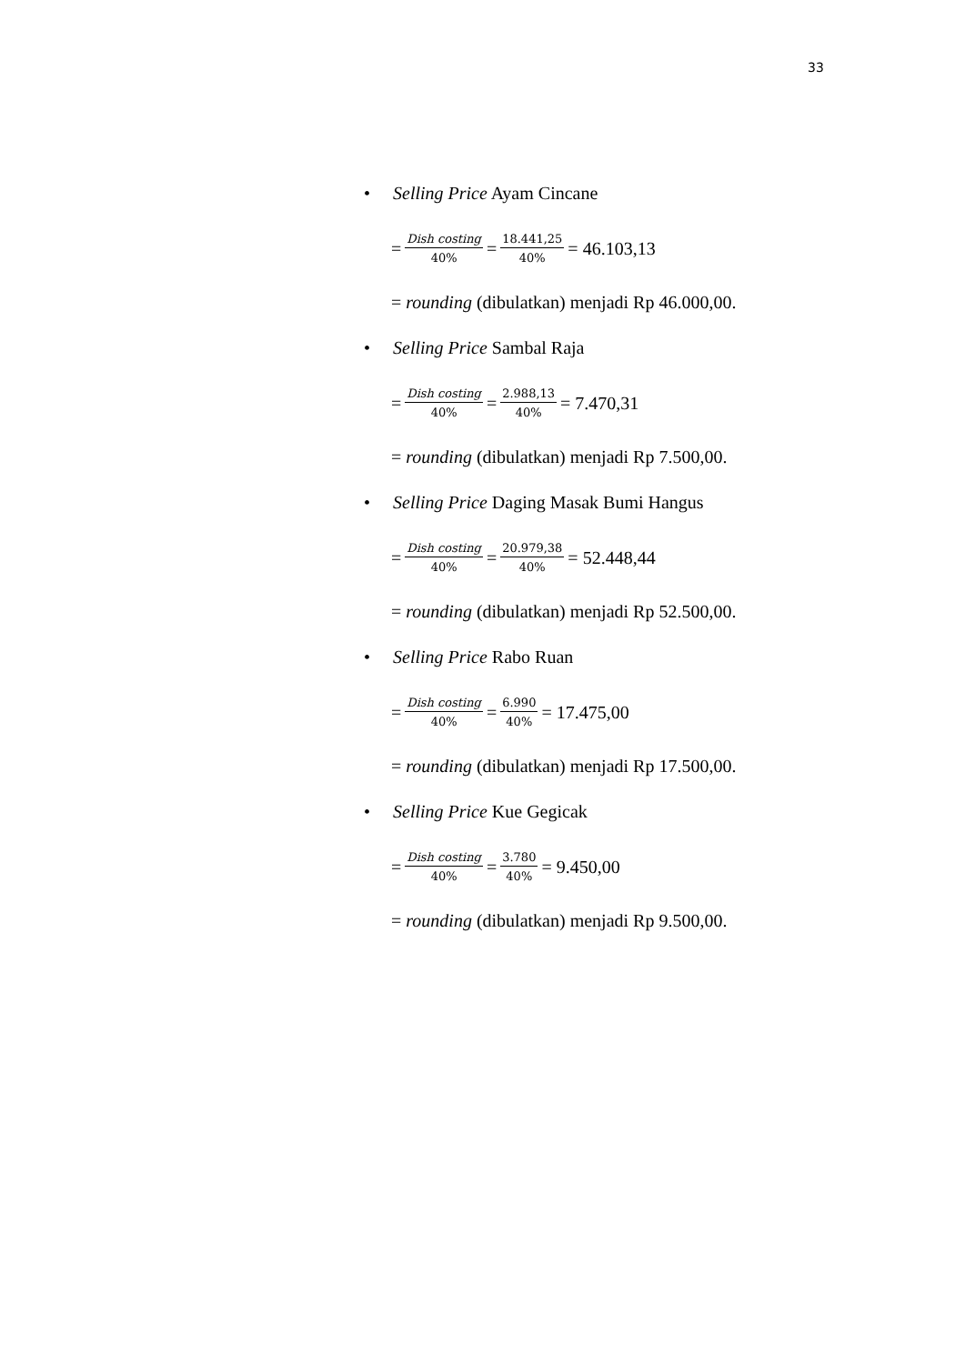33
• Selling Price Ayam Cincane
= Dish costing 40% = 18.441,25 40% = 46.103,13
= rounding (dibulatkan) menjadi Rp 46.000,00.
• Selling Price Sambal Raja
= Dish costing 40% = 2.988,13 40% = 7.470,31
= rounding (dibulatkan) menjadi Rp 7.500,00.
• Selling Price Daging Masak Bumi Hangus
= Dish costing 40% = 20.979,38 40% = 52.448,44
= rounding (dibulatkan) menjadi Rp 52.500,00.
• Selling Price Rabo Ruan
= Dish costing 40% = 6.990 40% = 17.475,00
= rounding (dibulatkan) menjadi Rp 17.500,00.
• Selling Price Kue Gegicak
= Dish costing 40% = 3.780 40% = 9.450,00
= rounding (dibulatkan) menjadi Rp 9.500,00.